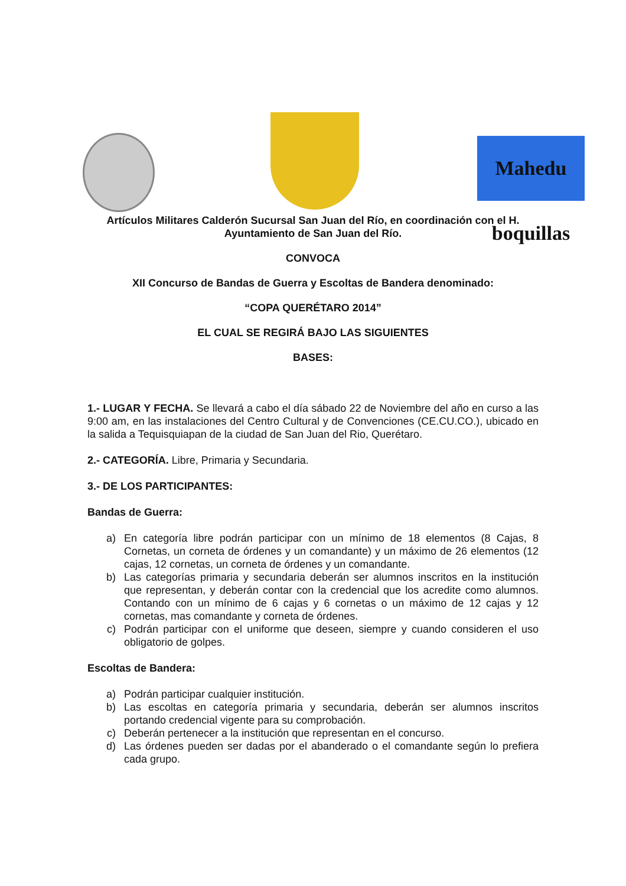Mahedu boquillas
Artículos Militares Calderón Sucursal San Juan del Río, en coordinación con el H. Ayuntamiento de San Juan del Río.
CONVOCA
XII Concurso de Bandas de Guerra y Escoltas de Bandera denominado:
“COPA QUERÉTARO 2014”
EL CUAL SE REGIRÁ BAJO LAS SIGUIENTES
BASES:
1.- LUGAR Y FECHA. Se llevará a cabo el día sábado 22 de Noviembre del año en curso a las 9:00 am, en las instalaciones del Centro Cultural y de Convenciones (CE.CU.CO.), ubicado en la salida a Tequisquiapan de la ciudad de San Juan del Rio, Querétaro.
2.- CATEGORÍA. Libre, Primaria y Secundaria.
3.- DE LOS PARTICIPANTES:
Bandas de Guerra:
a) En categoría libre podrán participar con un mínimo de 18 elementos (8 Cajas, 8 Cornetas, un corneta de órdenes y un comandante) y un máximo de 26 elementos (12 cajas, 12 cornetas, un corneta de órdenes y un comandante.
b) Las categorías primaria y secundaria deberán ser alumnos inscritos en la institución que representan, y deberán contar con la credencial que los acredite como alumnos. Contando con un mínimo de 6 cajas y 6 cornetas o un máximo de 12 cajas y 12 cornetas, mas comandante y corneta de órdenes.
c) Podrán participar con el uniforme que deseen, siempre y cuando consideren el uso obligatorio de golpes.
Escoltas de Bandera:
a) Podrán participar cualquier institución.
b) Las escoltas en categoría primaria y secundaria, deberán ser alumnos inscritos portando credencial vigente para su comprobación.
c) Deberán pertenecer a la institución que representan en el concurso.
d) Las órdenes pueden ser dadas por el abanderado o el comandante según lo prefiera cada grupo.